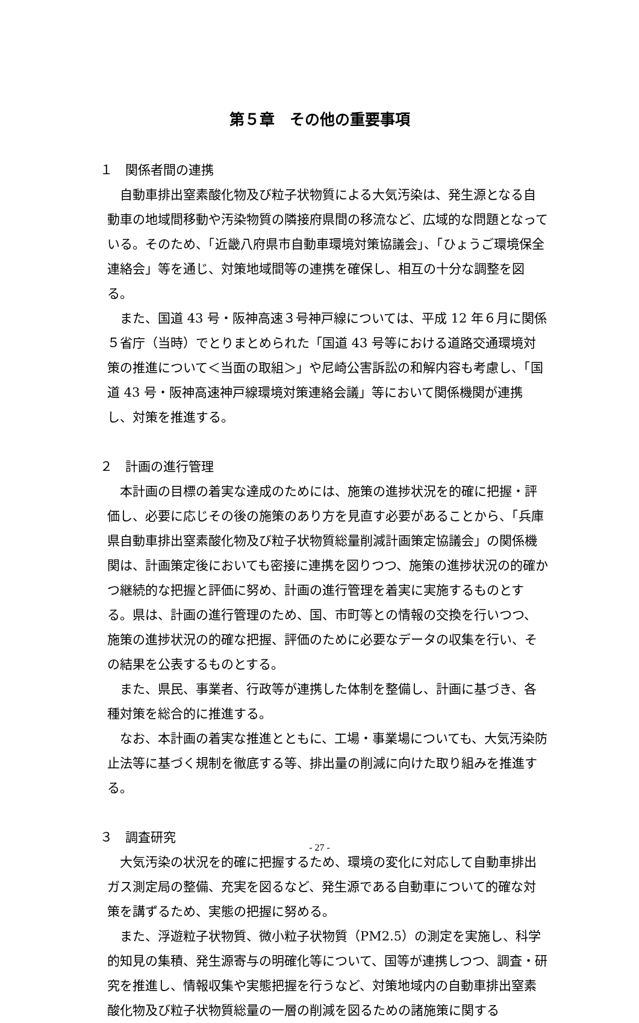第５章　その他の重要事項
１　関係者間の連携
自動車排出窒素酸化物及び粒子状物質による大気汚染は、発生源となる自動車の地域間移動や汚染物質の隣接府県間の移流など、広域的な問題となっている。そのため、「近畿八府県市自動車環境対策協議会」、「ひょうご環境保全連絡会」等を通じ、対策地域間等の連携を確保し、相互の十分な調整を図る。
また、国道 43 号・阪神高速３号神戸線については、平成 12 年６月に関係５省庁（当時）でとりまとめられた「国道 43 号等における道路交通環境対策の推進について＜当面の取組＞」や尼崎公害訴訟の和解内容も考慮し、「国道 43 号・阪神高速神戸線環境対策連絡会議」等において関係機関が連携し、対策を推進する。
２　計画の進行管理
本計画の目標の着実な達成のためには、施策の進捗状況を的確に把握・評価し、必要に応じその後の施策のあり方を見直す必要があることから、「兵庫県自動車排出窒素酸化物及び粒子状物質総量削減計画策定協議会」の関係機関は、計画策定後においても密接に連携を図りつつ、施策の進捗状況の的確かつ継続的な把握と評価に努め、計画の進行管理を着実に実施するものとする。県は、計画の進行管理のため、国、市町等との情報の交換を行いつつ、施策の進捗状況の的確な把握、評価のために必要なデータの収集を行い、その結果を公表するものとする。
また、県民、事業者、行政等が連携した体制を整備し、計画に基づき、各種対策を総合的に推進する。
なお、本計画の着実な推進とともに、工場・事業場についても、大気汚染防止法等に基づく規制を徹底する等、排出量の削減に向けた取り組みを推進する。
３　調査研究
大気汚染の状況を的確に把握するため、環境の変化に対応して自動車排出ガス測定局の整備、充実を図るなど、発生源である自動車について的確な対策を講ずるため、実態の把握に努める。
また、浮遊粒子状物質、微小粒子状物質（PM2.5）の測定を実施し、科学的知見の集積、発生源寄与の明確化等について、国等が連携しつつ、調査・研究を推進し、情報収集や実態把握を行うなど、対策地域内の自動車排出窒素酸化物及び粒子状物質総量の一層の削減を図るための諸施策に関する
- 27 -